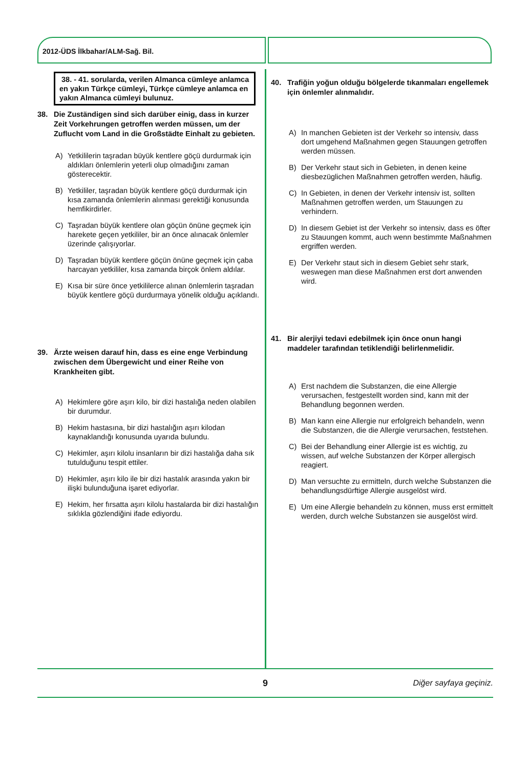2012-ÜDS İlkbahar/ALM-Sağ. Bil.
38. - 41. sorularda, verilen Almanca cümleye anlamca en yakın Türkçe cümleyi, Türkçe cümleye anlamca en yakın Almanca cümleyi bulunuz.
38. Die Zuständigen sind sich darüber einig, dass in kurzer Zeit Vorkehrungen getroffen werden müssen, um der Zuflucht vom Land in die Großstädte Einhalt zu gebieten.
A) Yetkililerin taşradan büyük kentlere göçü durdurmak için aldıkları önlemlerin yeterli olup olmadığını zaman gösterecektir.
B) Yetkililer, taşradan büyük kentlere göçü durdurmak için kısa zamanda önlemlerin alınması gerektiği konusunda hemfikirdirler.
C) Taşradan büyük kentlere olan göçün önüne geçmek için harekete geçen yetkililer, bir an önce alınacak önlemler üzerinde çalışıyorlar.
D) Taşradan büyük kentlere göçün önüne geçmek için çaba harcayan yetkililer, kısa zamanda birçok önlem aldılar.
E) Kısa bir süre önce yetkililerce alınan önlemlerin taşradan büyük kentlere göçü durdurmaya yönelik olduğu açıklandı.
39. Ärzte weisen darauf hin, dass es eine enge Verbindung zwischen dem Übergewicht und einer Reihe von Krankheiten gibt.
A) Hekimlere göre aşırı kilo, bir dizi hastalığa neden olabilen bir durumdur.
B) Hekim hastasına, bir dizi hastalığın aşırı kilodan kaynaklandığı konusunda uyarıda bulundu.
C) Hekimler, aşırı kilolu insanların bir dizi hastalığa daha sık tutulduğunu tespit ettiler.
D) Hekimler, aşırı kilo ile bir dizi hastalık arasında yakın bir ilişki bulunduğuna işaret ediyorlar.
E) Hekim, her fırsatta aşırı kilolu hastalarda bir dizi hastalığın sıklıkla gözlendiğini ifade ediyordu.
40. Trafiğin yoğun olduğu bölgelerde tıkanmaları engellemek için önlemler alınmalıdır.
A) In manchen Gebieten ist der Verkehr so intensiv, dass dort umgehend Maßnahmen gegen Stauungen getroffen werden müssen.
B) Der Verkehr staut sich in Gebieten, in denen keine diesbezüglichen Maßnahmen getroffen werden, häufig.
C) In Gebieten, in denen der Verkehr intensiv ist, sollten Maßnahmen getroffen werden, um Stauungen zu verhindern.
D) In diesem Gebiet ist der Verkehr so intensiv, dass es öfter zu Stauungen kommt, auch wenn bestimmte Maßnahmen ergriffen werden.
E) Der Verkehr staut sich in diesem Gebiet sehr stark, weswegen man diese Maßnahmen erst dort anwenden wird.
41. Bir alerjiyi tedavi edebilmek için önce onun hangi maddeler tarafından tetiklendiği belirlenmelidir.
A) Erst nachdem die Substanzen, die eine Allergie verursachen, festgestellt worden sind, kann mit der Behandlung begonnen werden.
B) Man kann eine Allergie nur erfolgreich behandeln, wenn die Substanzen, die die Allergie verursachen, feststehen.
C) Bei der Behandlung einer Allergie ist es wichtig, zu wissen, auf welche Substanzen der Körper allergisch reagiert.
D) Man versuchte zu ermitteln, durch welche Substanzen die behandlungsdürftige Allergie ausgelöst wird.
E) Um eine Allergie behandeln zu können, muss erst ermittelt werden, durch welche Substanzen sie ausgelöst wird.
9 Diğer sayfaya geçiniz.